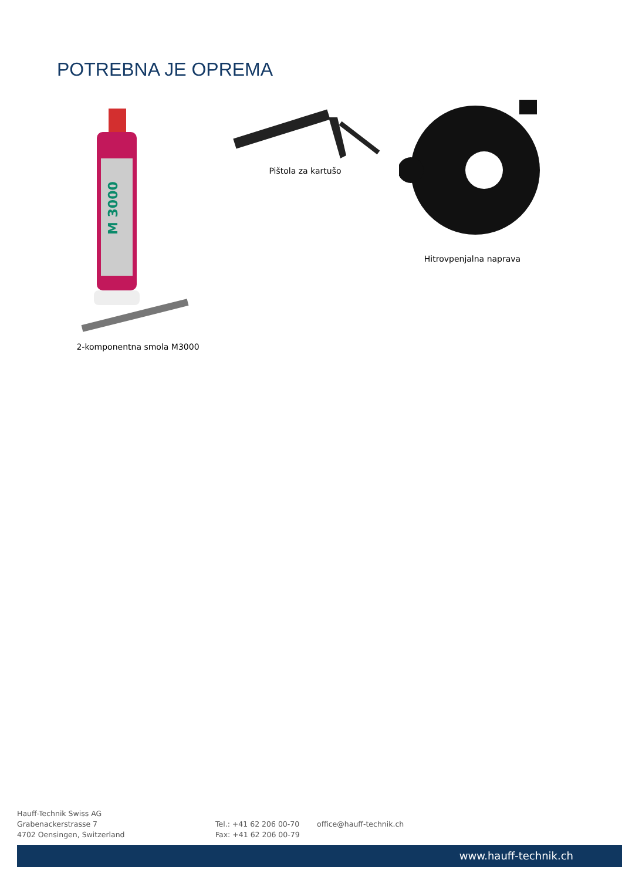POTREBNA JE OPREMA
M 3000
2-komponentna smola M3000
Pištola za kartušo
Hitrovpenjalna naprava
Hauff-Technik Swiss AG
Grabenackerstrasse 7
4702 Oensingen, Switzerland
Tel.: +41 62 206 00-70
Fax: +41 62 206 00-79
office@hauff-technik.ch
www.hauff-technik.ch